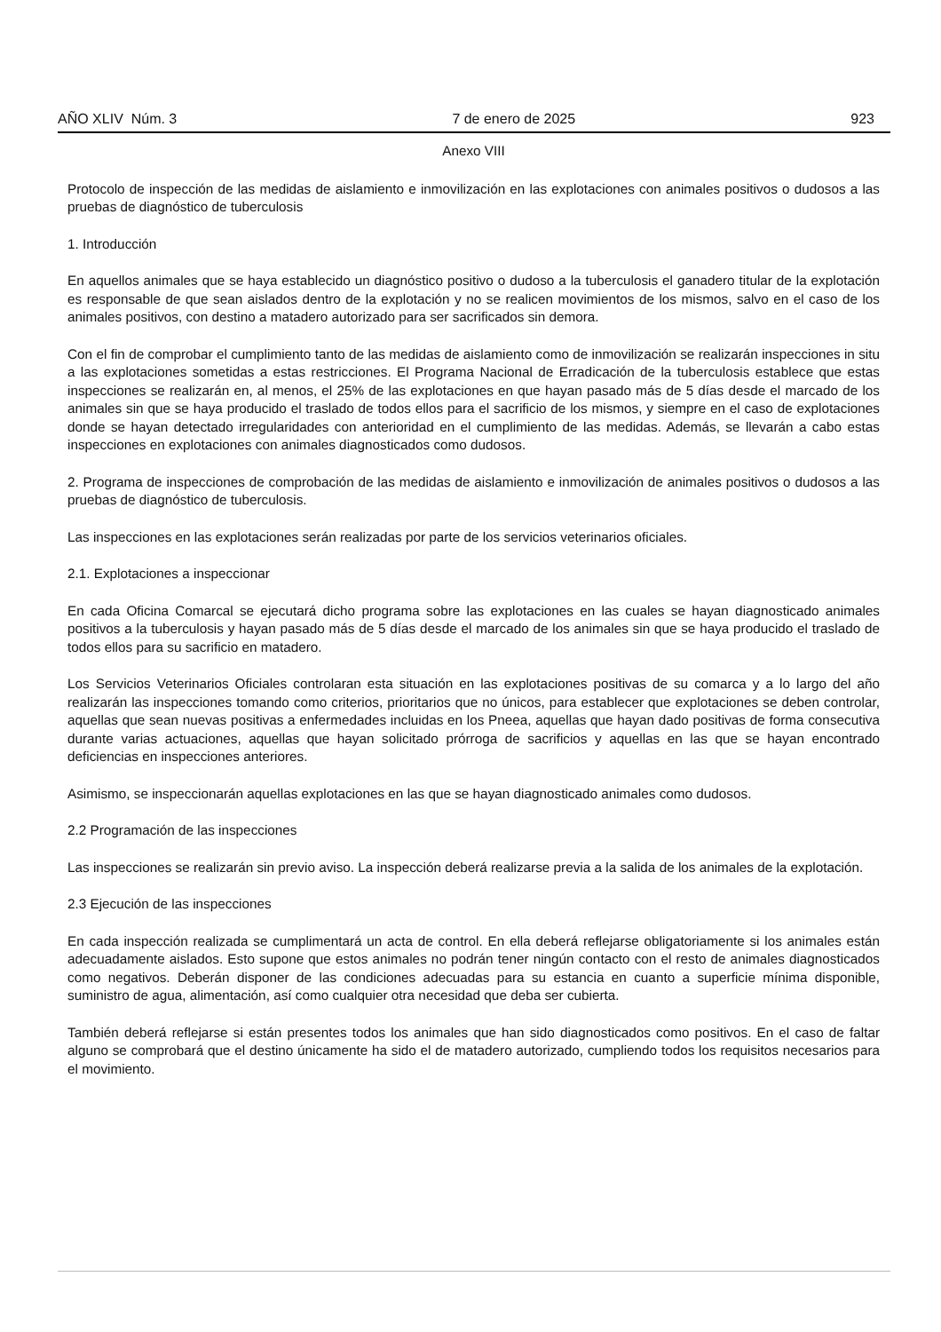AÑO XLIV Núm. 3 7 de enero de 2025 923
Anexo VIII
Protocolo de inspección de las medidas de aislamiento e inmovilización en las explotaciones con animales positivos o dudosos a las pruebas de diagnóstico de tuberculosis
1. Introducción
En aquellos animales que se haya establecido un diagnóstico positivo o dudoso a la tuberculosis el ganadero titular de la explotación es responsable de que sean aislados dentro de la explotación y no se realicen movimientos de los mismos, salvo en el caso de los animales positivos, con destino a matadero autorizado para ser sacrificados sin demora.
Con el fin de comprobar el cumplimiento tanto de las medidas de aislamiento como de inmovilización se realizarán inspecciones in situ a las explotaciones sometidas a estas restricciones. El Programa Nacional de Erradicación de la tuberculosis establece que estas inspecciones se realizarán en, al menos, el 25% de las explotaciones en que hayan pasado más de 5 días desde el marcado de los animales sin que se haya producido el traslado de todos ellos para el sacrificio de los mismos, y siempre en el caso de explotaciones donde se hayan detectado irregularidades con anterioridad en el cumplimiento de las medidas. Además, se llevarán a cabo estas inspecciones en explotaciones con animales diagnosticados como dudosos.
2. Programa de inspecciones de comprobación de las medidas de aislamiento e inmovilización de animales positivos o dudosos a las pruebas de diagnóstico de tuberculosis.
Las inspecciones en las explotaciones serán realizadas por parte de los servicios veterinarios oficiales.
2.1. Explotaciones a inspeccionar
En cada Oficina Comarcal se ejecutará dicho programa sobre las explotaciones en las cuales se hayan diagnosticado animales positivos a la tuberculosis y hayan pasado más de 5 días desde el marcado de los animales sin que se haya producido el traslado de todos ellos para su sacrificio en matadero.
Los Servicios Veterinarios Oficiales controlaran esta situación en las explotaciones positivas de su comarca y a lo largo del año realizarán las inspecciones tomando como criterios, prioritarios que no únicos, para establecer que explotaciones se deben controlar, aquellas que sean nuevas positivas a enfermedades incluidas en los Pneea, aquellas que hayan dado positivas de forma consecutiva durante varias actuaciones, aquellas que hayan solicitado prórroga de sacrificios y aquellas en las que se hayan encontrado deficiencias en inspecciones anteriores.
Asimismo, se inspeccionarán aquellas explotaciones en las que se hayan diagnosticado animales como dudosos.
2.2 Programación de las inspecciones
Las inspecciones se realizarán sin previo aviso. La inspección deberá realizarse previa a la salida de los animales de la explotación.
2.3 Ejecución de las inspecciones
En cada inspección realizada se cumplimentará un acta de control. En ella deberá reflejarse obligatoriamente si los animales están adecuadamente aislados. Esto supone que estos animales no podrán tener ningún contacto con el resto de animales diagnosticados como negativos. Deberán disponer de las condiciones adecuadas para su estancia en cuanto a superficie mínima disponible, suministro de agua, alimentación, así como cualquier otra necesidad que deba ser cubierta.
También deberá reflejarse si están presentes todos los animales que han sido diagnosticados como positivos. En el caso de faltar alguno se comprobará que el destino únicamente ha sido el de matadero autorizado, cumpliendo todos los requisitos necesarios para el movimiento.